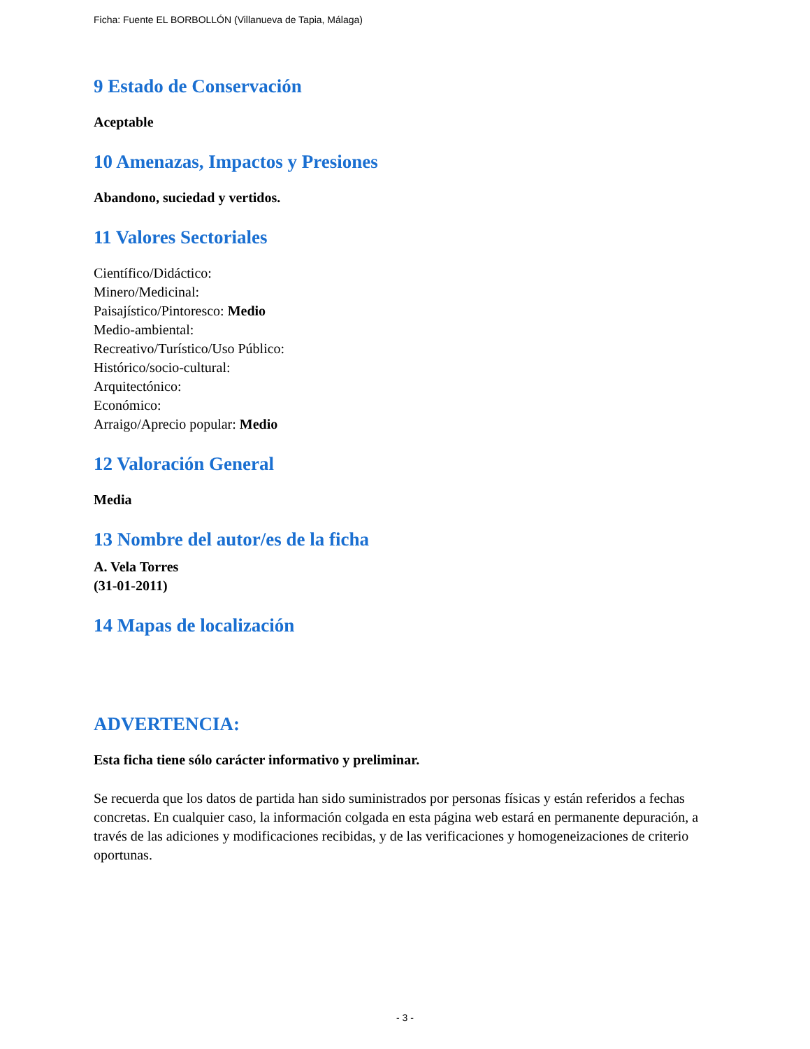Ficha: Fuente EL BORBOLLÓN (Villanueva de Tapia, Málaga)
9 Estado de Conservación
Aceptable
10 Amenazas, Impactos y Presiones
Abandono, suciedad y vertidos.
11 Valores Sectoriales
Científico/Didáctico:
Minero/Medicinal:
Paisajístico/Pintoresco: Medio
Medio-ambiental:
Recreativo/Turístico/Uso Público:
Histórico/socio-cultural:
Arquitectónico:
Económico:
Arraigo/Aprecio popular: Medio
12 Valoración General
Media
13 Nombre del autor/es de la ficha
A. Vela Torres
(31-01-2011)
14 Mapas de localización
ADVERTENCIA:
Esta ficha tiene sólo carácter informativo y preliminar.
Se recuerda que los datos de partida han sido suministrados por personas físicas y están referidos a fechas concretas. En cualquier caso, la información colgada en esta página web estará en permanente depuración, a través de las adiciones y modificaciones recibidas, y de las verificaciones y homogeneizaciones de criterio oportunas.
- 3 -